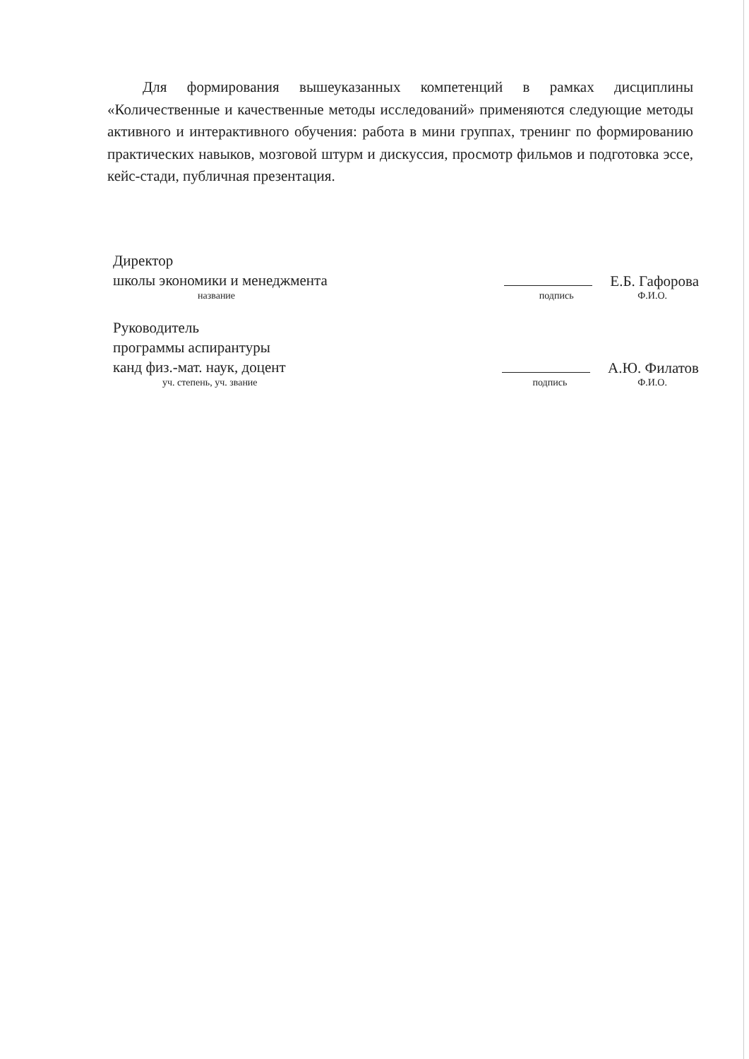Для формирования вышеуказанных компетенций в рамках дисциплины «Количественные и качественные методы исследований» применяются следующие методы активного и интерактивного обучения: работа в мини группах, тренинг по формированию практических навыков, мозговой штурм и дискуссия, просмотр фильмов и подготовка эссе, кейс-стади, публичная презентация.
Директор
школы экономики и менеджмента
Е.Б. Гафорова
название подпись Ф.И.О.
Руководитель
программы аспирантуры
канд физ.-мат. наук, доцент
А.Ю. Филатов
уч. степень, уч. звание подпись Ф.И.О.